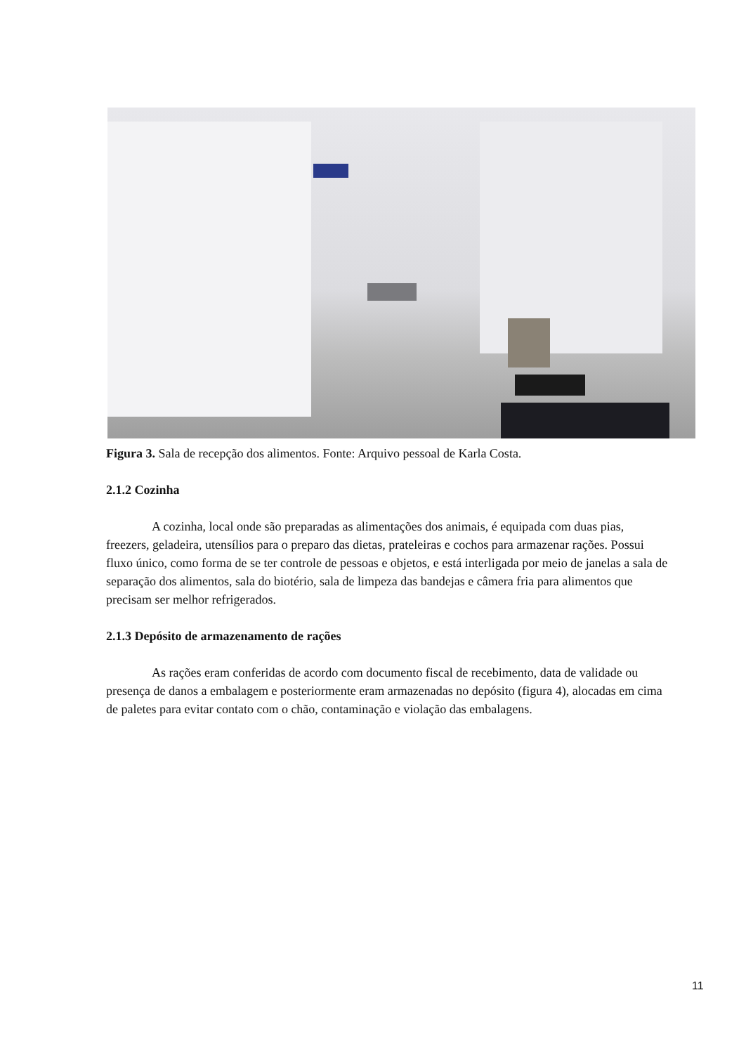Figura 3. Sala de recepção dos alimentos. Fonte: Arquivo pessoal de Karla Costa.
2.1.2 Cozinha
A cozinha, local onde são preparadas as alimentações dos animais, é equipada com duas pias, freezers, geladeira, utensílios para o preparo das dietas, prateleiras e cochos para armazenar rações. Possui fluxo único, como forma de se ter controle de pessoas e objetos, e está interligada por meio de janelas a sala de separação dos alimentos, sala do biotério, sala de limpeza das bandejas e câmera fria para alimentos que precisam ser melhor refrigerados.
2.1.3 Depósito de armazenamento de rações
As rações eram conferidas de acordo com documento fiscal de recebimento, data de validade ou presença de danos a embalagem e posteriormente eram armazenadas no depósito (figura 4), alocadas em cima de paletes para evitar contato com o chão, contaminação e violação das embalagens.
11